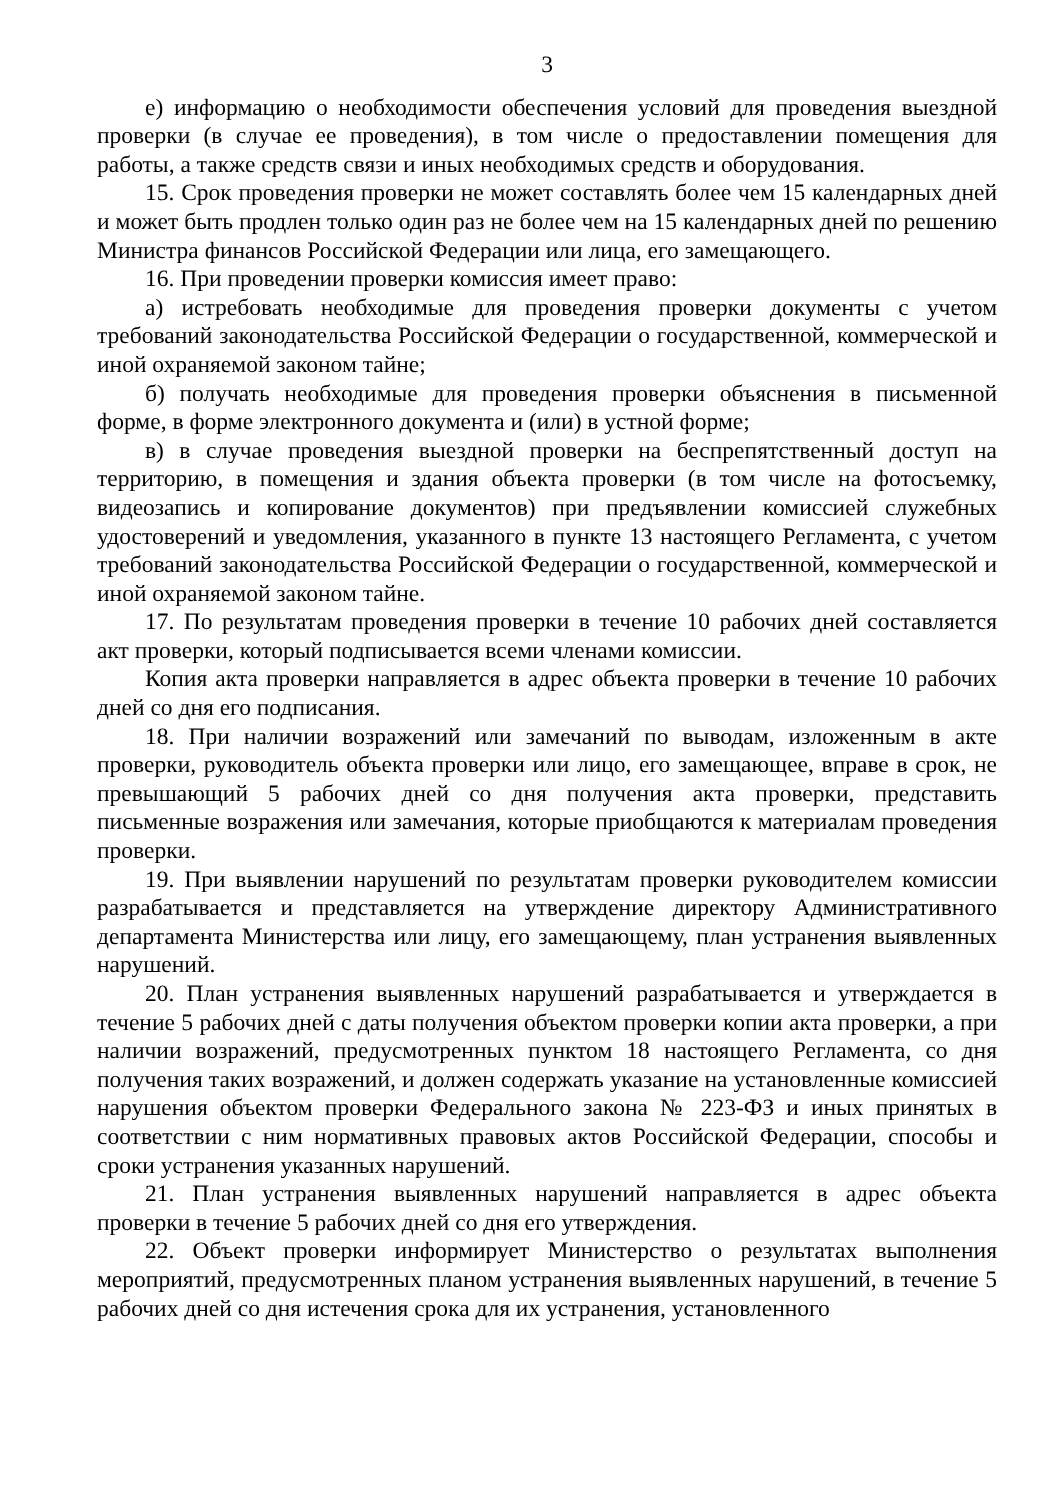3
е) информацию о необходимости обеспечения условий для проведения выездной проверки (в случае ее проведения), в том числе о предоставлении помещения для работы, а также средств связи и иных необходимых средств и оборудования.
15. Срок проведения проверки не может составлять более чем 15 календарных дней и может быть продлен только один раз не более чем на 15 календарных дней по решению Министра финансов Российской Федерации или лица, его замещающего.
16. При проведении проверки комиссия имеет право:
а) истребовать необходимые для проведения проверки документы с учетом требований законодательства Российской Федерации о государственной, коммерческой и иной охраняемой законом тайне;
б) получать необходимые для проведения проверки объяснения в письменной форме, в форме электронного документа и (или) в устной форме;
в) в случае проведения выездной проверки на беспрепятственный доступ на территорию, в помещения и здания объекта проверки (в том числе на фотосъемку, видеозапись и копирование документов) при предъявлении комиссией служебных удостоверений и уведомления, указанного в пункте 13 настоящего Регламента, с учетом требований законодательства Российской Федерации о государственной, коммерческой и иной охраняемой законом тайне.
17. По результатам проведения проверки в течение 10 рабочих дней составляется акт проверки, который подписывается всеми членами комиссии.
Копия акта проверки направляется в адрес объекта проверки в течение 10 рабочих дней со дня его подписания.
18. При наличии возражений или замечаний по выводам, изложенным в акте проверки, руководитель объекта проверки или лицо, его замещающее, вправе в срок, не превышающий 5 рабочих дней со дня получения акта проверки, представить письменные возражения или замечания, которые приобщаются к материалам проведения проверки.
19. При выявлении нарушений по результатам проверки руководителем комиссии разрабатывается и представляется на утверждение директору Административного департамента Министерства или лицу, его замещающему, план устранения выявленных нарушений.
20. План устранения выявленных нарушений разрабатывается и утверждается в течение 5 рабочих дней с даты получения объектом проверки копии акта проверки, а при наличии возражений, предусмотренных пунктом 18 настоящего Регламента, со дня получения таких возражений, и должен содержать указание на установленные комиссией нарушения объектом проверки Федерального закона № 223-ФЗ и иных принятых в соответствии с ним нормативных правовых актов Российской Федерации, способы и сроки устранения указанных нарушений.
21. План устранения выявленных нарушений направляется в адрес объекта проверки в течение 5 рабочих дней со дня его утверждения.
22. Объект проверки информирует Министерство о результатах выполнения мероприятий, предусмотренных планом устранения выявленных нарушений, в течение 5 рабочих дней со дня истечения срока для их устранения, установленного